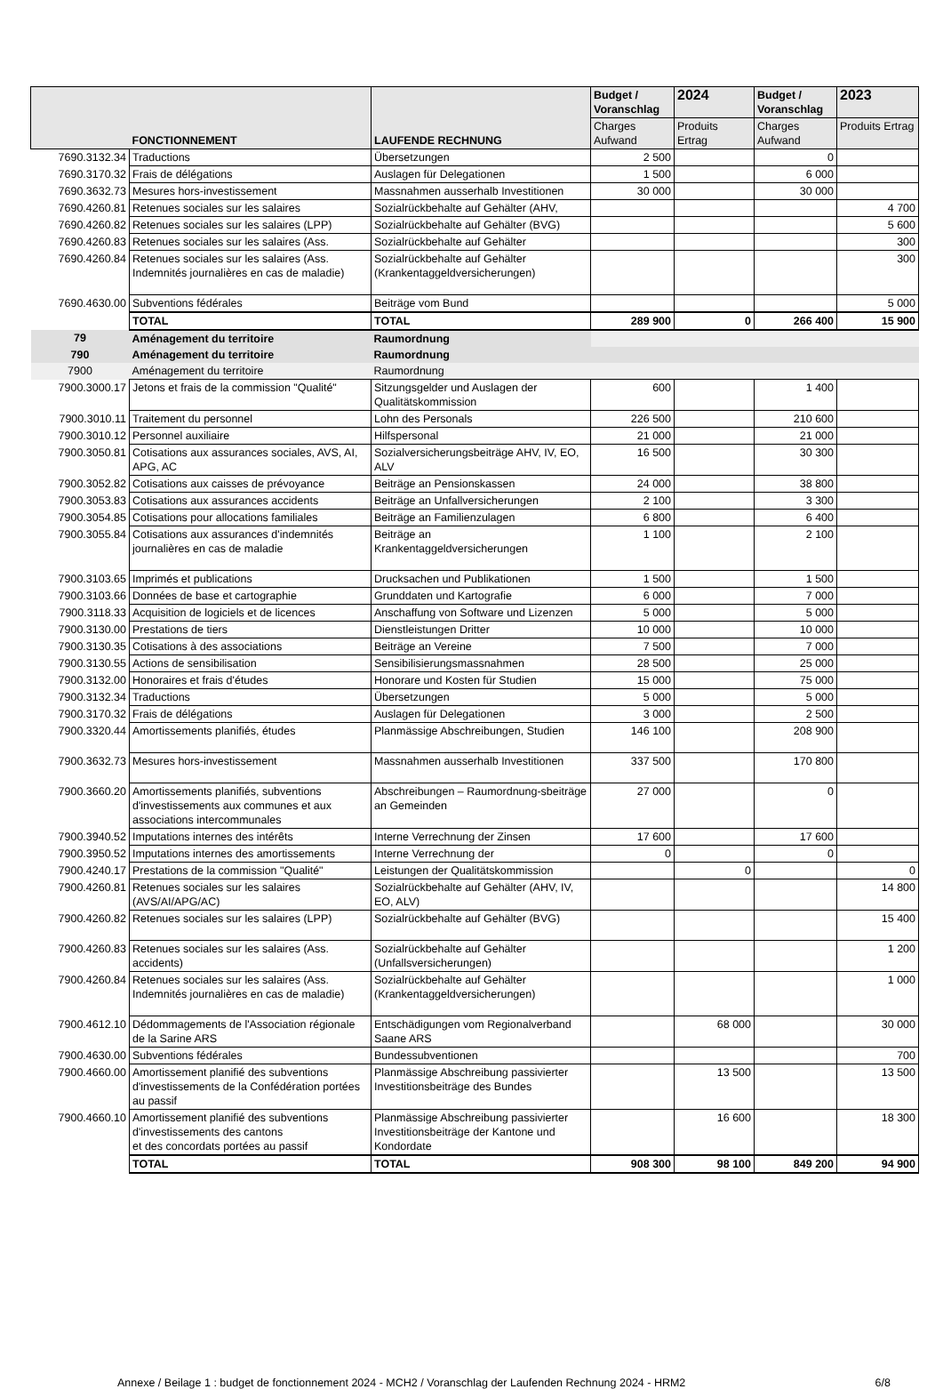| | FONCTIONNEMENT | LAUFENDE RECHNUNG | Budget / Voranschlag | 2024 | Budget / Voranschlag | 2023 |
| --- | --- | --- | --- | --- | --- | --- |
| | | | Charges Aufwand | Produits Ertrag | Charges Aufwand | Produits Ertrag |
| 7690.3132.34 | Traductions | Übersetzungen | 2 500 | | 0 | |
| 7690.3170.32 | Frais de délégations | Auslagen für Delegationen | 1 500 | | 6 000 | |
| 7690.3632.73 | Mesures hors-investissement | Massnahmen ausserhalb Investitionen | 30 000 | | 30 000 | |
| 7690.4260.81 | Retenues sociales sur les salaires | Sozialrückbehalte auf Gehälter (AHV, | | | | 4 700 |
| 7690.4260.82 | Retenues sociales sur les salaires (LPP) | Sozialrückbehalte auf Gehälter (BVG) | | | | 5 600 |
| 7690.4260.83 | Retenues sociales sur les salaires (Ass. | Sozialrückbehalte auf Gehälter | | | | 300 |
| 7690.4260.84 | Retenues sociales sur les salaires (Ass. Indemnités journalières en cas de maladie) | Sozialrückbehalte auf Gehälter (Krankentaggeldversicherungen) | | | | 300 |
| 7690.4630.00 | Subventions fédérales | Beiträge vom Bund | | | | 5 000 |
| | TOTAL | TOTAL | 289 900 | 0 | 266 400 | 15 900 |
| 79 | Aménagement du territoire | Raumordnung | | | | |
| 790 | Aménagement du territoire | Raumordnung | | | | |
| 7900 | Aménagement du territoire | Raumordnung | | | | |
| 7900.3000.17 | Jetons et frais de la commission "Qualité" | Sitzungsgelder und Auslagen der Qualitätskommission | 600 | | 1 400 | |
| 7900.3010.11 | Traitement du personnel | Lohn des Personals | 226 500 | | 210 600 | |
| 7900.3010.12 | Personnel auxiliaire | Hilfspersonal | 21 000 | | 21 000 | |
| 7900.3050.81 | Cotisations aux assurances sociales, AVS, AI, APG, AC | Sozialversicherungsbeiträge AHV, IV, EO, ALV | 16 500 | | 30 300 | |
| 7900.3052.82 | Cotisations aux caisses de prévoyance | Beiträge an Pensionskassen | 24 000 | | 38 800 | |
| 7900.3053.83 | Cotisations aux assurances accidents | Beiträge an Unfallversicherungen | 2 100 | | 3 300 | |
| 7900.3054.85 | Cotisations pour allocations familiales | Beiträge an Familienzulagen | 6 800 | | 6 400 | |
| 7900.3055.84 | Cotisations aux assurances d'indemnités journalières en cas de maladie | Beiträge an Krankentaggeldversicherungen | 1 100 | | 2 100 | |
| 7900.3103.65 | Imprimés et publications | Drucksachen und Publikationen | 1 500 | | 1 500 | |
| 7900.3103.66 | Données de base et cartographie | Grunddaten und Kartografie | 6 000 | | 7 000 | |
| 7900.3118.33 | Acquisition de logiciels et de licences | Anschaffung von Software und Lizenzen | 5 000 | | 5 000 | |
| 7900.3130.00 | Prestations de tiers | Dienstleistungen Dritter | 10 000 | | 10 000 | |
| 7900.3130.35 | Cotisations à des associations | Beiträge an Vereine | 7 500 | | 7 000 | |
| 7900.3130.55 | Actions de sensibilisation | Sensibilisierungsmassnahmen | 28 500 | | 25 000 | |
| 7900.3132.00 | Honoraires et frais d'études | Honorare und Kosten für Studien | 15 000 | | 75 000 | |
| 7900.3132.34 | Traductions | Übersetzungen | 5 000 | | 5 000 | |
| 7900.3170.32 | Frais de délégations | Auslagen für Delegationen | 3 000 | | 2 500 | |
| 7900.3320.44 | Amortissements planifiés, études | Planmässige Abschreibungen, Studien | 146 100 | | 208 900 | |
| 7900.3632.73 | Mesures hors-investissement | Massnahmen ausserhalb Investitionen | 337 500 | | 170 800 | |
| 7900.3660.20 | Amortissements planifiés, subventions d'investissements aux communes et aux associations intercommunales | Abschreibungen – Raumordnung-sbeiträge an Gemeinden | 27 000 | | 0 | |
| 7900.3940.52 | Imputations internes des intérêts | Interne Verrechnung der Zinsen | 17 600 | | 17 600 | |
| 7900.3950.52 | Imputations internes des amortissements | Interne Verrechnung der | 0 | | 0 | |
| 7900.4240.17 | Prestations de la commission "Qualité" | Leistungen der Qualitätskommission | | 0 | | 0 |
| 7900.4260.81 | Retenues sociales sur les salaires (AVS/AI/APG/AC) | Sozialrückbehalte auf Gehälter (AHV, IV, EO, ALV) | | | | 14 800 |
| 7900.4260.82 | Retenues sociales sur les salaires (LPP) | Sozialrückbehalte auf Gehälter (BVG) | | | | 15 400 |
| 7900.4260.83 | Retenues sociales sur les salaires (Ass. accidents) | Sozialrückbehalte auf Gehälter (Unfallsversicherungen) | | | | 1 200 |
| 7900.4260.84 | Retenues sociales sur les salaires (Ass. Indemnités journalières en cas de maladie) | Sozialrückbehalte auf Gehälter (Krankentaggeldversicherungen) | | | | 1 000 |
| 7900.4612.10 | Dédommagements de l'Association régionale de la Sarine ARS | Entschädigungen vom Regionalverband Saane ARS | | 68 000 | | 30 000 |
| 7900.4630.00 | Subventions fédérales | Bundessubventionen | | | | 700 |
| 7900.4660.00 | Amortissement planifié des subventions d'investissements de la Confédération portées au passif | Planmässige Abschreibung passivierter Investitionsbeiträge des Bundes | | 13 500 | | 13 500 |
| 7900.4660.10 | Amortissement planifié des subventions d'investissements des cantons et des concordats portées au passif | Planmässige Abschreibung passivierter Investitionsbeiträge der Kantone und Kondordate | | 16 600 | | 18 300 |
| | TOTAL | TOTAL | 908 300 | 98 100 | 849 200 | 94 900 |
Annexe / Beilage 1 : budget de fonctionnement 2024 - MCH2 / Voranschlag der Laufenden Rechnung 2024 - HRM2 6/8